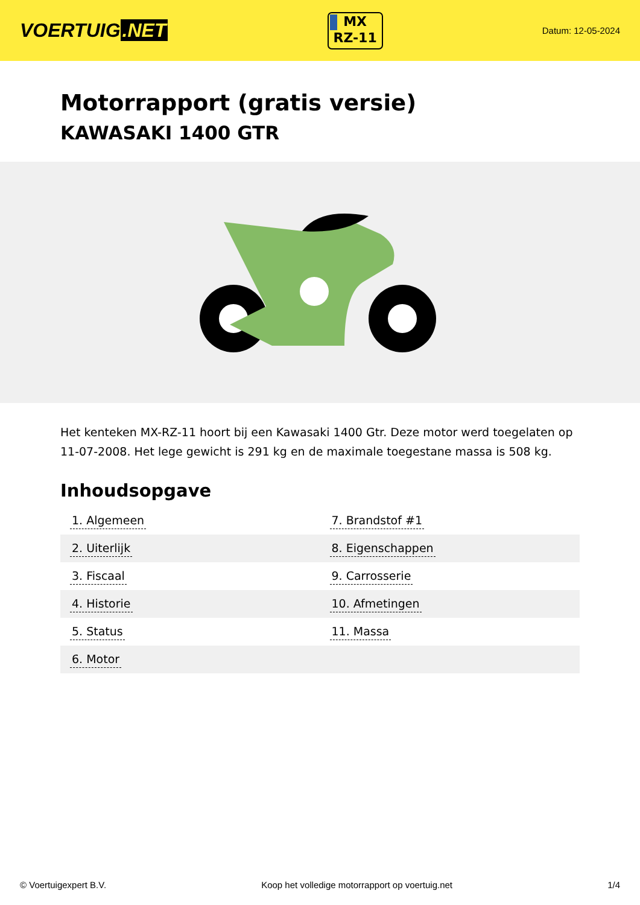VOERTUIG.NET
MX
RZ-11
Datum: 12-05-2024
Motorrapport (gratis versie)
KAWASAKI 1400 GTR
Het kenteken MX-RZ-11 hoort bij een Kawasaki 1400 Gtr. Deze motor werd toegelaten op 11-07-2008. Het lege gewicht is 291 kg en de maximale toegestane massa is 508 kg.
Inhoudsopgave
| 1. Algemeen | 7. Brandstof #1 |
| 2. Uiterlijk | 8. Eigenschappen |
| 3. Fiscaal | 9. Carrosserie |
| 4. Historie | 10. Afmetingen |
| 5. Status | 11. Massa |
| 6. Motor | |
© Voertuigexpert B.V. Koop het volledige motorrapport op voertuig.net 1/4